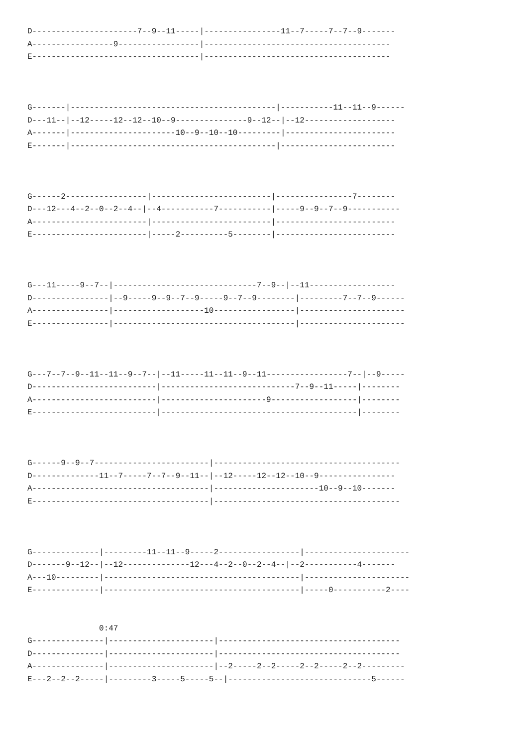D----------------------7--9--11-----|----------------11--7-----7--7--9-------
A-----------------9-----------------|---------------------------------------
E-----------------------------------|---------------------------------------



G-------|-------------------------------------------|-----------11--11--9------
D---11--|--12-----12--12--10--9---------------9--12--|--12-------------------
A-------|----------------------10--9--10--10---------|-----------------------
E-------|-------------------------------------------|------------------------



G------2-----------------|-------------------------|----------------7--------
D---12---4--2--0--2--4--|--4-----------7-----------|-----9--9--7--9-----------
A------------------------|-------------------------|-------------------------
E------------------------|-----2----------5--------|-------------------------



G---11-----9--7--|------------------------------7--9--|--11------------------
D----------------|--9-----9--9--7--9-----9--7--9--------|---------7--7--9------
A----------------|-------------------10-----------------|----------------------
E----------------|--------------------------------------|----------------------



G---7--7--9--11--11--9--7--|--11-----11--11--9--11-----------------7--|--9-----
D--------------------------|----------------------------7--9--11-----|--------
A--------------------------|----------------------9------------------|--------
E--------------------------|-----------------------------------------|--------



G------9--9--7------------------------|---------------------------------------
D--------------11--7-----7--7--9--11--|--12-----12--12--10--9----------------
A-------------------------------------|----------------------10--9--10-------
E-------------------------------------|---------------------------------------



G--------------|---------11--11--9-----2-----------------|----------------------
D-------9--12--|--12--------------12---4--2--0--2--4--|--2-----------4-------
A---10---------|-----------------------------------------|----------------------
E--------------|-----------------------------------------|-----0-----------2----


               0:47
G---------------|----------------------|--------------------------------------
D---------------|----------------------|--------------------------------------
A---------------|----------------------|--2-----2--2-----2--2-----2--2---------
E---2--2--2-----|---------3-----5-----5--|------------------------------5------